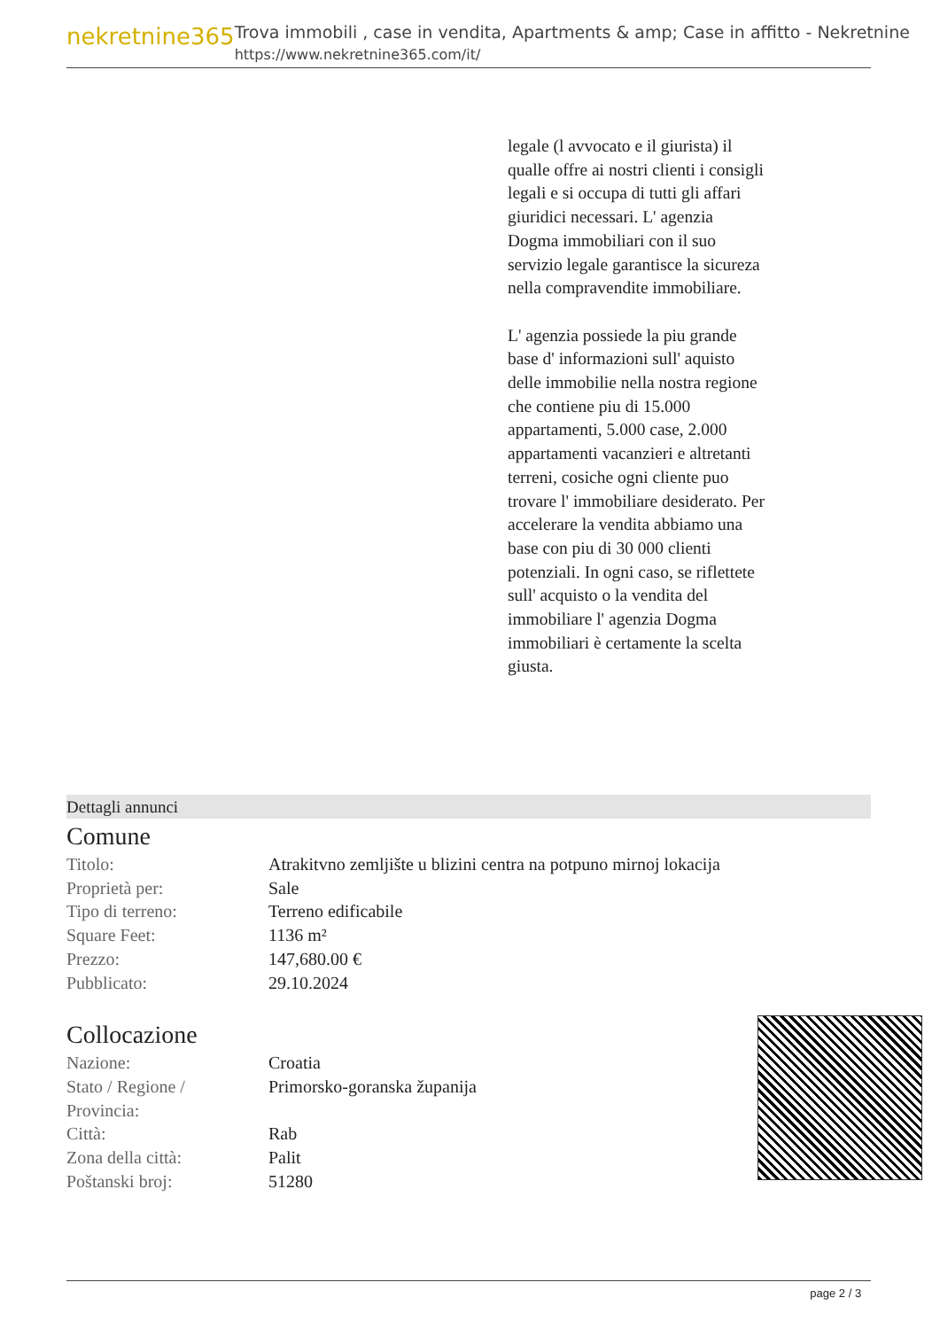nekretnine365
Trova immobili , case in vendita, Apartments & amp; Case in affitto - Nekretnine
https://www.nekretnine365.com/it/
legale (l avvocato e il giurista) il qualle offre ai nostri clienti i consigli legali e si occupa di tutti gli affari giuridici necessari. L' agenzia Dogma immobiliari con il suo servizio legale garantisce la sicureza nella compravendite immobiliare.
L' agenzia possiede la piu grande base d' informazioni sull' aquisto delle immobilie nella nostra regione che contiene piu di 15.000 appartamenti, 5.000 case, 2.000 appartamenti vacanzieri e altretanti terreni, cosiche ogni cliente puo trovare l' immobiliare desiderato. Per accelerare la vendita abbiamo una base con piu di 30 000 clienti potenziali. In ogni caso, se riflettete sull' acquisto o la vendita del immobiliare l' agenzia Dogma immobiliari è certamente la scelta giusta.
Dettagli annunci
Comune
| Titolo: | Atrakitvno zemljište u blizini centra na potpuno mirnoj lokacija |
| Proprietà per: | Sale |
| Tipo di terreno: | Terreno edificabile |
| Square Feet: | 1136 m² |
| Prezzo: | 147,680.00 € |
| Pubblicato: | 29.10.2024 |
Collocazione
| Nazione: | Croatia |
| Stato / Regione / Provincia: | Primorsko-goranska županija |
| Città: | Rab |
| Zona della città: | Palit |
| Poštanski broj: | 51280 |
page 2 / 3